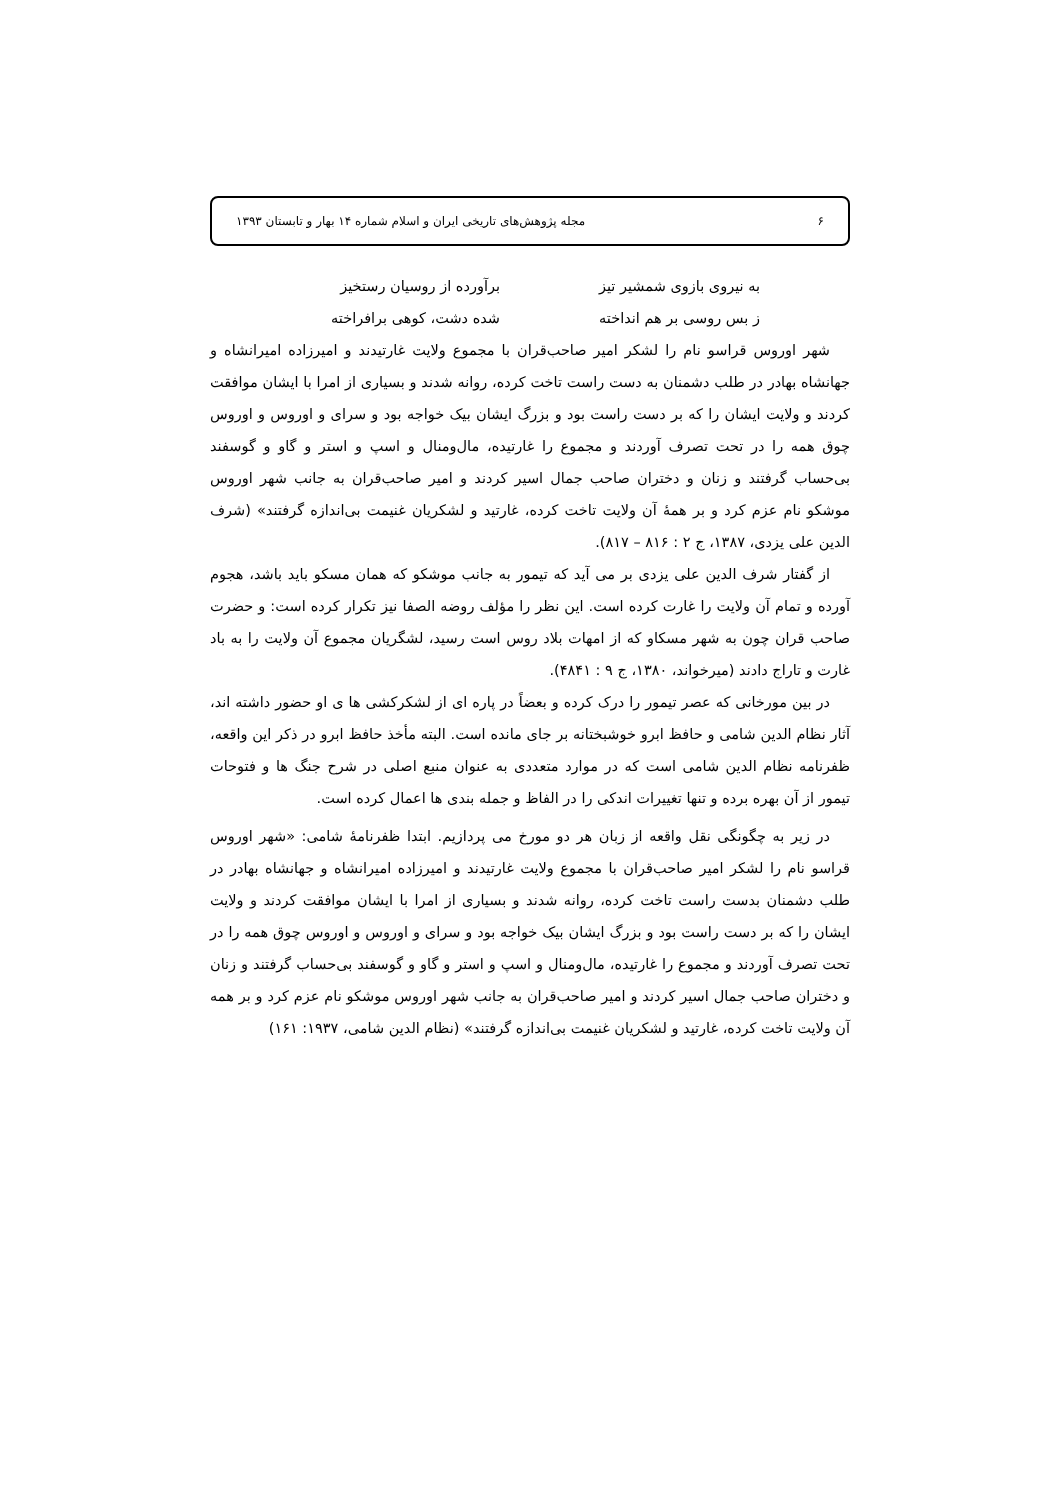۶ مجله پژوهش‌های تاریخی ایران و اسلام شماره ۱۴ بهار و تابستان ۱۳۹۳
به نیروی بازوی شمشیر تیز برآورده از روسیان رستخیز
ز بس روسی بر هم انداخته شده دشت، کوهی برافراخته
شهر اوروس قراسو نام را لشکر امیر صاحب‌قران با مجموع ولایت غارتیدند و امیرزاده امیرانشاه و جهانشاه بهادر در طلب دشمنان به دست راست تاخت کرده، روانه شدند و بسیاری از امرا با ایشان موافقت کردند و ولایت ایشان را که بر دست راست بود و بزرگ ایشان بیک خواجه بود و سرای و اوروس و اوروس چوق همه را در تحت تصرف آوردند و مجموع را غارتیده، مال‌ومنال و اسپ و استر و گاو و گوسفند بی‌حساب گرفتند و زنان و دختران صاحب جمال اسیر کردند و امیر صاحب‌قران به جانب شهر اوروس موشکو نام عزم کرد و بر همهٔ آن ولایت تاخت کرده، غارتید و لشکریان غنیمت بی‌اندازه گرفتند» (شرف الدین علی یزدی، ۱۳۸۷، ج ۲ : ۸۱۶ – ۸۱۷).
از گفتار شرف الدین علی یزدی بر می آید که تیمور به جانب موشکو که همان مسکو باید باشد، هجوم آورده و تمام آن ولایت را غارت کرده است. این نظر را مؤلف روضه الصفا نیز تکرار کرده است: و حضرت صاحب قران چون به شهر مسکاو که از امهات بلاد روس است رسید، لشگریان مجموع آن ولایت را به باد غارت و تاراج دادند (میرخواند، ۱۳۸۰، ج ۹ : ۴۸۴۱).
در بین مورخانی که عصر تیمور را درک کرده و بعضاً در پاره ای از لشکرکشی ها ی او حضور داشته اند، آثار نظام الدین شامی و حافظ ابرو خوشبختانه بر جای مانده است. البته مأخذ حافظ ابرو در ذکر این واقعه، ظفرنامه نظام الدین شامی است که در موارد متعددی به عنوان منبع اصلی در شرح جنگ ها و فتوحات تیمور از آن بهره برده و تنها تغییرات اندکی را در الفاظ و جمله بندی ها اعمال کرده است.
در زیر به چگونگی نقل واقعه از زبان هر دو مورخ می پردازیم. ابتدا ظفرنامهٔ شامی: «شهر اوروس قراسو نام را لشکر امیر صاحب‌قران با مجموع ولایت غارتیدند و امیرزاده امیرانشاه و جهانشاه بهادر در طلب دشمنان بدست راست تاخت کرده، روانه شدند و بسیاری از امرا با ایشان موافقت کردند و ولایت ایشان را که بر دست راست بود و بزرگ ایشان بیک خواجه بود و سرای و اوروس و اوروس چوق همه را در تحت تصرف آوردند و مجموع را غارتیده، مال‌ومنال و اسپ و استر و گاو و گوسفند بی‌حساب گرفتند و زنان و دختران صاحب جمال اسیر کردند و امیر صاحب‌قران به جانب شهر اوروس موشکو نام عزم کرد و بر همه آن ولایت تاخت کرده، غارتید و لشکریان غنیمت بی‌اندازه گرفتند» (نظام الدین شامی، ۱۹۳۷: ۱۶۱)